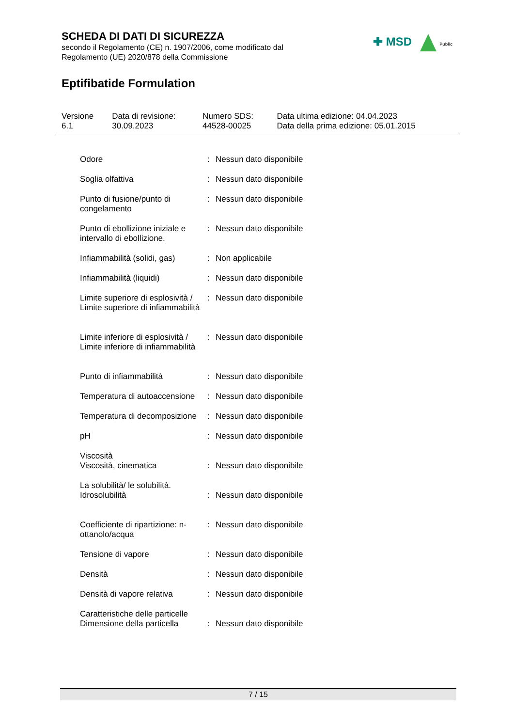SCHEDA DI DATI DI SICUREZZA
secondo il Regolamento (CE) n. 1907/2006, come modificato dal
Regolamento (UE) 2020/878 della Commissione
✚ MSD Public
Eptifibatide Formulation
| Versione 6.1 | Data di revisione: 30.09.2023 | Numero SDS: 44528-00025 | Data ultima edizione: 04.04.2023 Data della prima edizione: 05.01.2015 |
| Odore | : | Nessun dato disponibile |
| Soglia olfattiva | : | Nessun dato disponibile |
| Punto di fusione/punto di congelamento | : | Nessun dato disponibile |
| Punto di ebollizione iniziale e intervallo di ebollizione. | : | Nessun dato disponibile |
| Infiammabilità (solidi, gas) | : | Non applicabile |
| Infiammabilità (liquidi) | : | Nessun dato disponibile |
| Limite superiore di esplosività / Limite superiore di infiammabilità | : | Nessun dato disponibile |
| Limite inferiore di esplosività / Limite inferiore di infiammabilità | : | Nessun dato disponibile |
| Punto di infiammabilità | : | Nessun dato disponibile |
| Temperatura di autoaccensione | : | Nessun dato disponibile |
| Temperatura di decomposizione | : | Nessun dato disponibile |
| pH | : | Nessun dato disponibile |
| Viscosità | | |
| Viscosità, cinematica | : | Nessun dato disponibile |
| La solubilità/ le solubilità. | | |
| Idrosolubilità | : | Nessun dato disponibile |
| Coefficiente di ripartizione: n-ottanolo/acqua | : | Nessun dato disponibile |
| Tensione di vapore | : | Nessun dato disponibile |
| Densità | : | Nessun dato disponibile |
| Densità di vapore relativa | : | Nessun dato disponibile |
| Caratteristiche delle particelle | | |
| Dimensione della particella | : | Nessun dato disponibile |
7 / 15